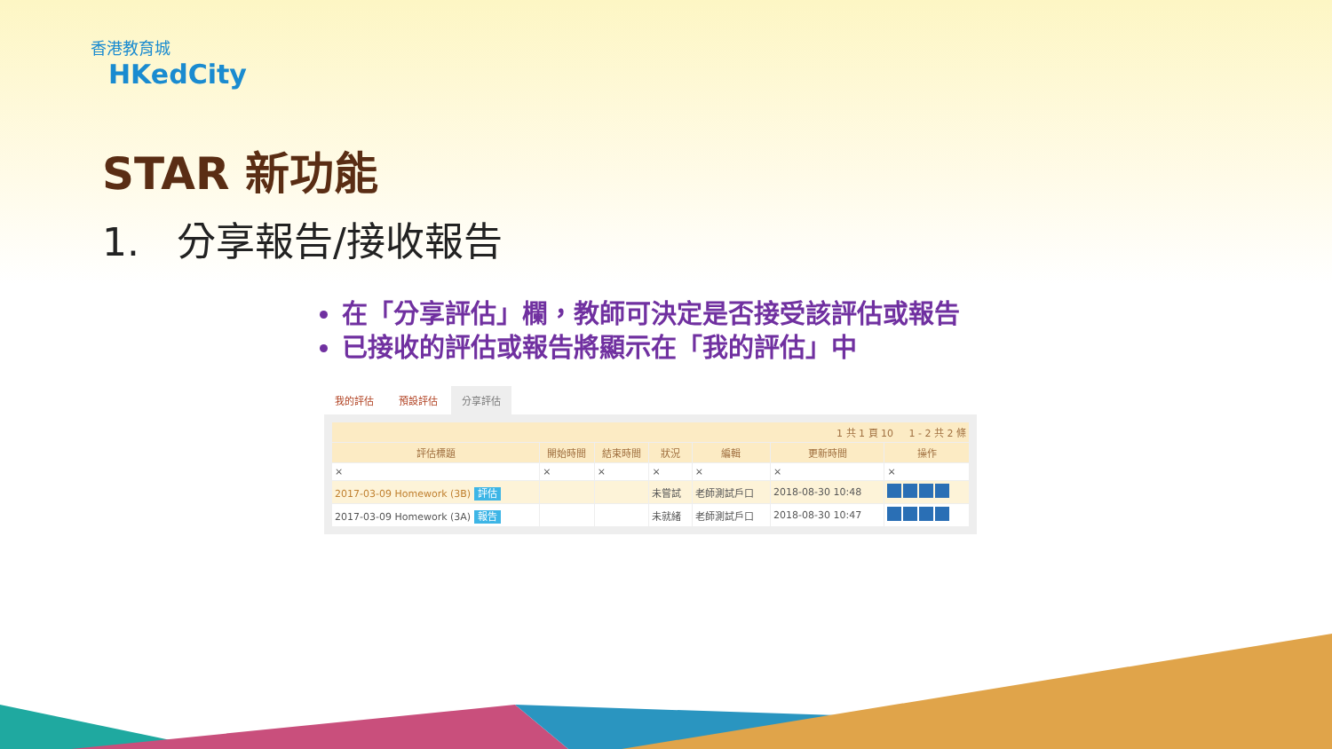香港教育城
HKedCity
STAR 新功能
1. 分享報告/接收報告
在「分享評估」欄，教師可決定是否接受該評估或報告
已接收的評估或報告將顯示在「我的評估」中
我的評估 預設評估 分享評估
| 1 共 1 頁 10 1 - 2 共 2 條 | | | | | | |
| --- | --- | --- | --- | --- | --- | --- |
| 評估標題 | 開始時間 | 結束時間 | 狀況 | 編輯 | 更新時間 | 操作 |
| × | × | × | × | × | × | × |
| 2017-03-09 Homework (3B) 評估 | | | 未嘗試 | 老師測試戶口 | 2018-08-30 10:48 | |
| 2017-03-09 Homework (3A) 報告 | | | 未就緒 | 老師測試戶口 | 2018-08-30 10:47 | |